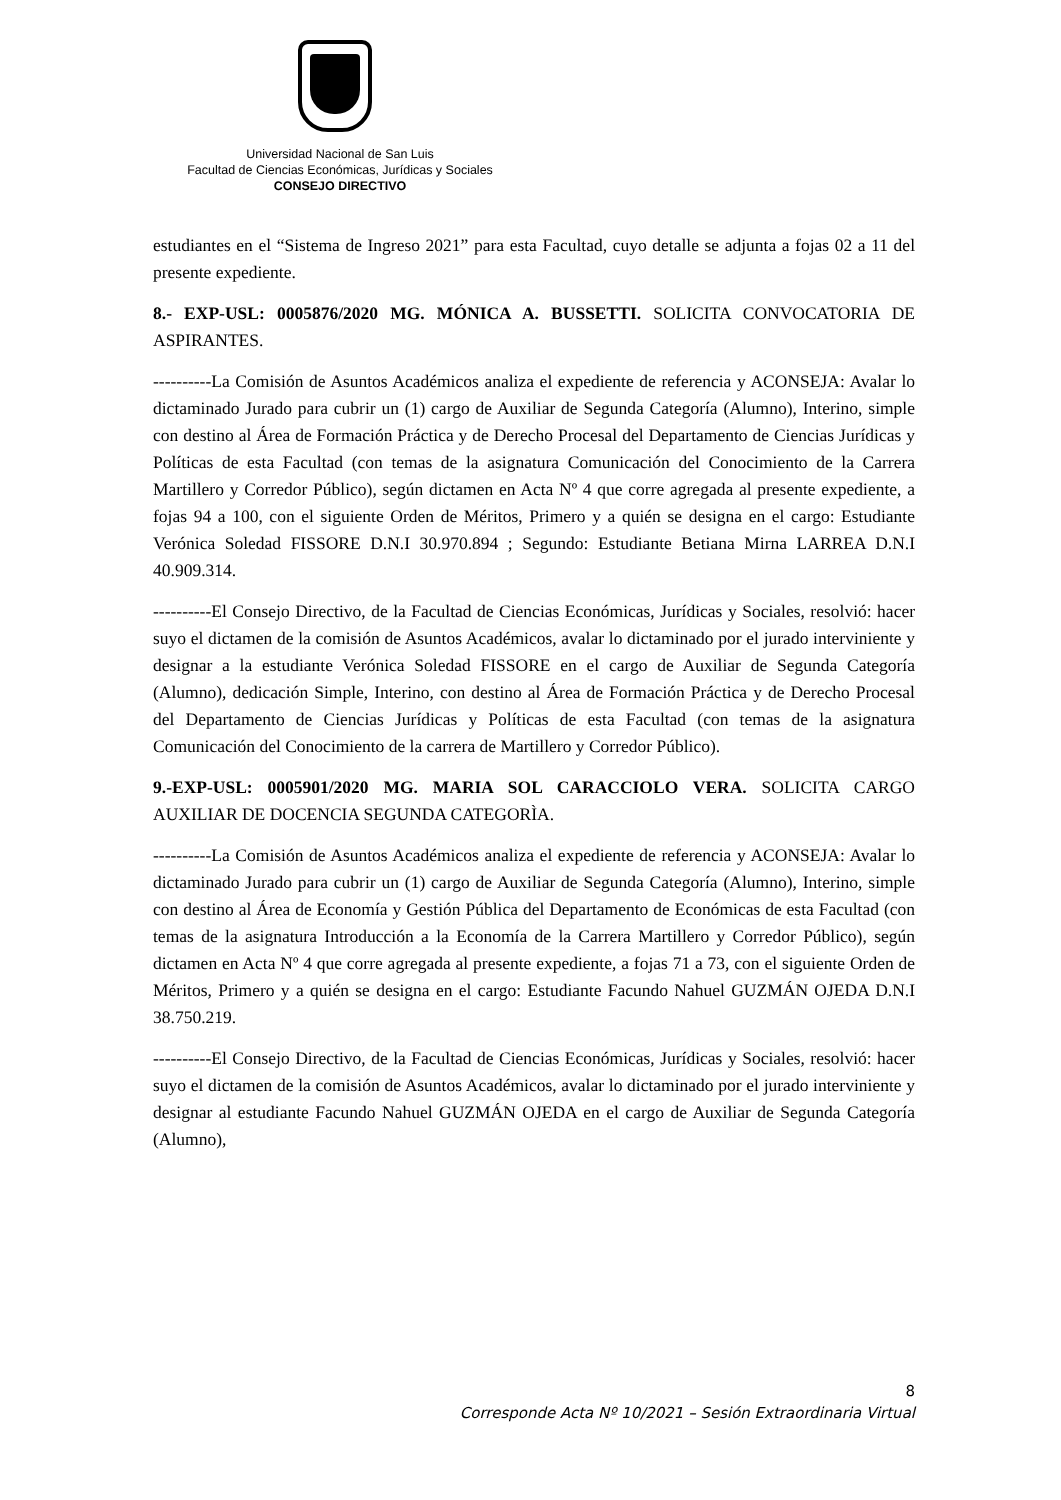Universidad Nacional de San Luis
Facultad de Ciencias Económicas, Jurídicas y Sociales
CONSEJO DIRECTIVO
estudiantes en el “Sistema de Ingreso 2021” para esta Facultad, cuyo detalle se adjunta a fojas 02 a 11 del presente expediente.
8.- EXP-USL: 0005876/2020 MG. MÓNICA A. BUSSETTI. SOLICITA CONVOCATORIA DE ASPIRANTES.
----------La Comisión de Asuntos Académicos analiza el expediente de referencia y ACONSEJA: Avalar lo dictaminado Jurado para cubrir un (1) cargo de Auxiliar de Segunda Categoría (Alumno), Interino, simple con destino al Área de Formación Práctica y de Derecho Procesal del Departamento de Ciencias Jurídicas y Políticas de esta Facultad (con temas de la asignatura Comunicación del Conocimiento de la Carrera Martillero y Corredor Público), según dictamen en Acta Nº 4 que corre agregada al presente expediente, a fojas 94 a 100, con el siguiente Orden de Méritos, Primero y a quién se designa en el cargo: Estudiante Verónica Soledad FISSORE D.N.I 30.970.894 ; Segundo: Estudiante Betiana Mirna LARREA D.N.I 40.909.314.
----------El Consejo Directivo, de la Facultad de Ciencias Económicas, Jurídicas y Sociales, resolvió: hacer suyo el dictamen de la comisión de Asuntos Académicos, avalar lo dictaminado por el jurado interviniente y designar a la estudiante Verónica Soledad FISSORE en el cargo de Auxiliar de Segunda Categoría (Alumno), dedicación Simple, Interino, con destino al Área de Formación Práctica y de Derecho Procesal del Departamento de Ciencias Jurídicas y Políticas de esta Facultad (con temas de la asignatura Comunicación del Conocimiento de la carrera de Martillero y Corredor Público).
9.-EXP-USL: 0005901/2020 MG. MARIA SOL CARACCIOLO VERA. SOLICITA CARGO AUXILIAR DE DOCENCIA SEGUNDA CATEGORÌA.
----------La Comisión de Asuntos Académicos analiza el expediente de referencia y ACONSEJA: Avalar lo dictaminado Jurado para cubrir un (1) cargo de Auxiliar de Segunda Categoría (Alumno), Interino, simple con destino al Área de Economía y Gestión Pública del Departamento de Económicas de esta Facultad (con temas de la asignatura Introducción a la Economía de la Carrera Martillero y Corredor Público), según dictamen en Acta Nº 4 que corre agregada al presente expediente, a fojas 71 a 73, con el siguiente Orden de Méritos, Primero y a quién se designa en el cargo: Estudiante Facundo Nahuel GUZMÁN OJEDA D.N.I 38.750.219.
----------El Consejo Directivo, de la Facultad de Ciencias Económicas, Jurídicas y Sociales, resolvió: hacer suyo el dictamen de la comisión de Asuntos Académicos, avalar lo dictaminado por el jurado interviniente y designar al estudiante Facundo Nahuel GUZMÁN OJEDA en el cargo de Auxiliar de Segunda Categoría (Alumno),
8
Corresponde Acta Nº 10/2021 – Sesión Extraordinaria Virtual